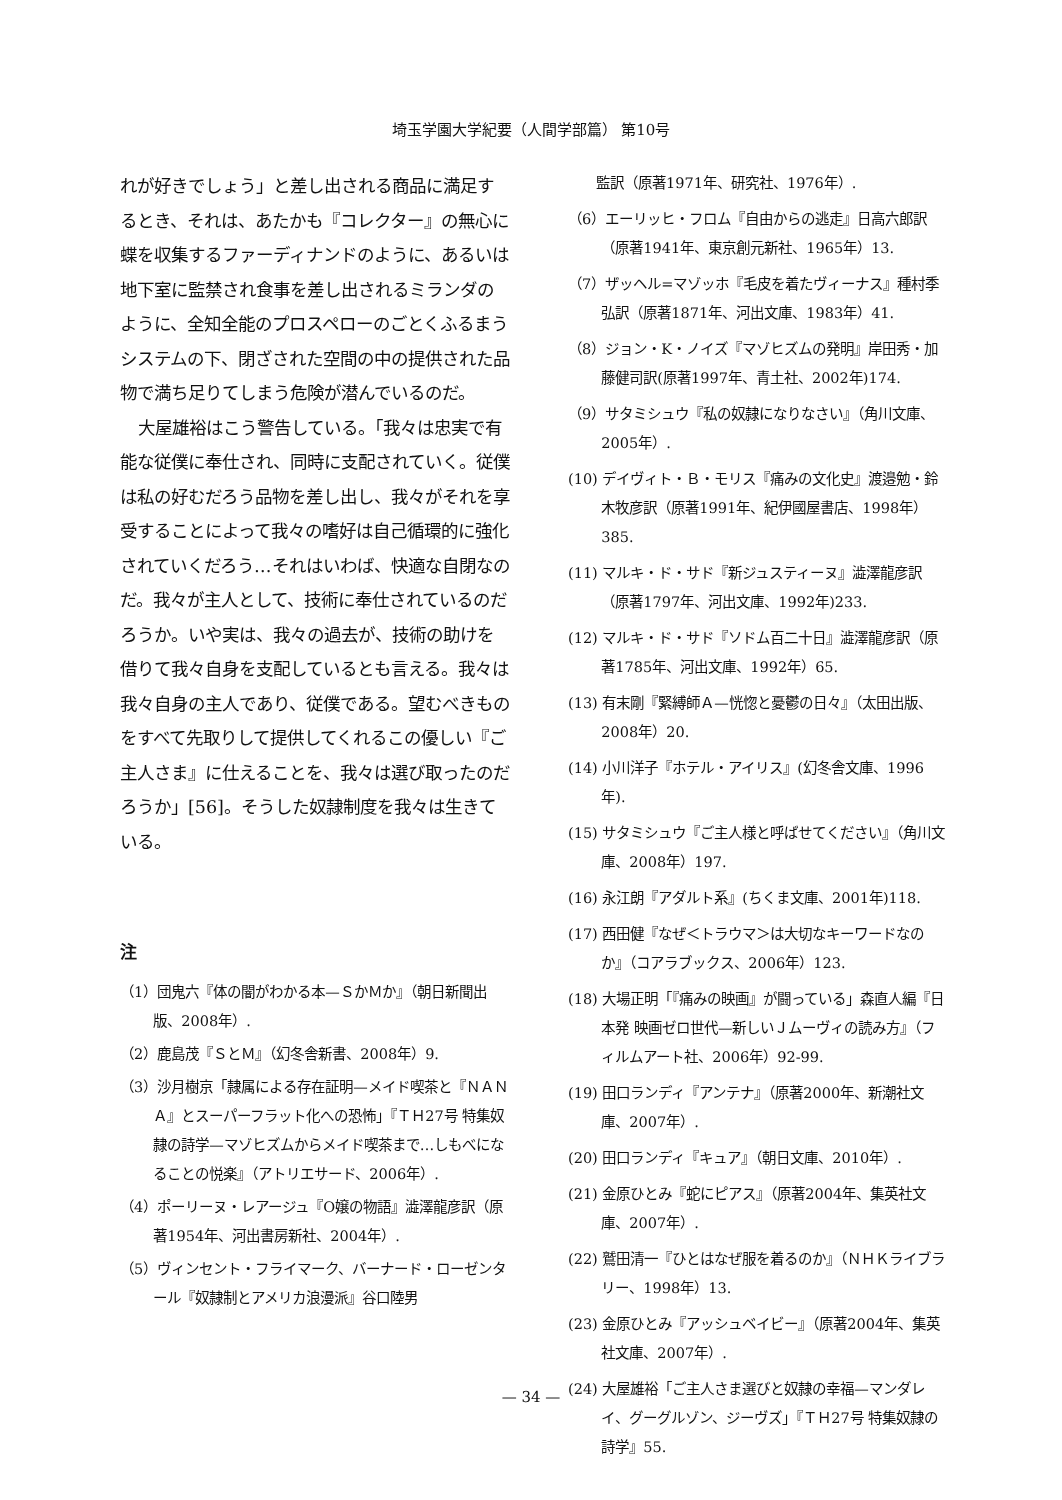埼玉学園大学紀要（人間学部篇） 第10号
れが好きでしょう」と差し出される商品に満足するとき、それは、あたかも『コレクター』の無心に蝶を収集するファーディナンドのように、あるいは地下室に監禁され食事を差し出されるミランダのように、全知全能のプロスペローのごとくふるまうシステムの下、閉ざされた空間の中の提供された品物で満ち足りてしまう危険が潜んでいるのだ。
大屋雄裕はこう警告している。「我々は忠実で有能な従僕に奉仕され、同時に支配されていく。従僕は私の好むだろう品物を差し出し、我々がそれを享受することによって我々の嗜好は自己循環的に強化されていくだろう…それはいわば、快適な自閉なのだ。我々が主人として、技術に奉仕されているのだろうか。いや実は、我々の過去が、技術の助けを借りて我々自身を支配しているとも言える。我々は我々自身の主人であり、従僕である。望むべきものをすべて先取りして提供してくれるこの優しい『ご主人さま』に仕えることを、我々は選び取ったのだろうか」[56]。そうした奴隷制度を我々は生きている。
注
（1）団鬼六『体の闇がわかる本—ＳかＭか』（朝日新聞出版、2008年）.
（2）鹿島茂『ＳとＭ』（幻冬舎新書、2008年）9.
（3）沙月樹京「隷属による存在証明—メイド喫茶と『ＮＡＮＡ』とスーパーフラット化への恐怖」『ＴＨ27号 特集奴隷の詩学—マゾヒズムからメイド喫茶まで…しもべになることの悦楽』（アトリエサード、2006年）.
（4）ポーリーヌ・レアージュ『O嬢の物語』澁澤龍彦訳（原著1954年、河出書房新社、2004年）.
（5）ヴィンセント・フライマーク、バーナード・ローゼンタール『奴隷制とアメリカ浪漫派』谷口陸男
　　監訳（原著1971年、研究社、1976年）.
（6）エーリッヒ・フロム『自由からの逃走』日高六郎訳（原著1941年、東京創元新社、1965年）13.
（7）ザッヘル=マゾッホ『毛皮を着たヴィーナス』種村季弘訳（原著1871年、河出文庫、1983年）41.
（8）ジョン・K・ノイズ『マゾヒズムの発明』岸田秀・加藤健司訳(原著1997年、青土社、2002年)174.
（9）サタミシュウ『私の奴隷になりなさい』（角川文庫、2005年）.
(10) デイヴィト・Ｂ・モリス『痛みの文化史』渡邉勉・鈴木牧彦訳（原著1991年、紀伊國屋書店、1998年）385.
(11) マルキ・ド・サド『新ジュスティーヌ』澁澤龍彦訳（原著1797年、河出文庫、1992年)233.
(12) マルキ・ド・サド『ソドム百二十日』澁澤龍彦訳（原著1785年、河出文庫、1992年）65.
(13) 有末剛『緊縛師Ａ—恍惚と憂鬱の日々』（太田出版、2008年）20.
(14) 小川洋子『ホテル・アイリス』(幻冬舎文庫、1996年).
(15) サタミシュウ『ご主人様と呼ばせてください』（角川文庫、2008年）197.
(16) 永江朗『アダルト系』(ちくま文庫、2001年)118.
(17) 西田健『なぜ＜トラウマ＞は大切なキーワードなのか』（コアラブックス、2006年）123.
(18) 大場正明「『痛みの映画』が闘っている」森直人編『日本発 映画ゼロ世代—新しいＪムーヴィの読み方』（フィルムアート社、2006年）92-99.
(19) 田口ランディ『アンテナ』（原著2000年、新潮社文庫、2007年）.
(20) 田口ランディ『キュア』（朝日文庫、2010年）.
(21) 金原ひとみ『蛇にピアス』（原著2004年、集英社文庫、2007年）.
(22) 鷲田清一『ひとはなぜ服を着るのか』（ＮＨＫライブラリー、1998年）13.
(23) 金原ひとみ『アッシュベイビー』（原著2004年、集英社文庫、2007年）.
(24) 大屋雄裕「ご主人さま選びと奴隷の幸福—マンダレイ、グーグルゾン、ジーヴズ」『ＴＨ27号 特集奴隷の詩学』55.
— 34 —